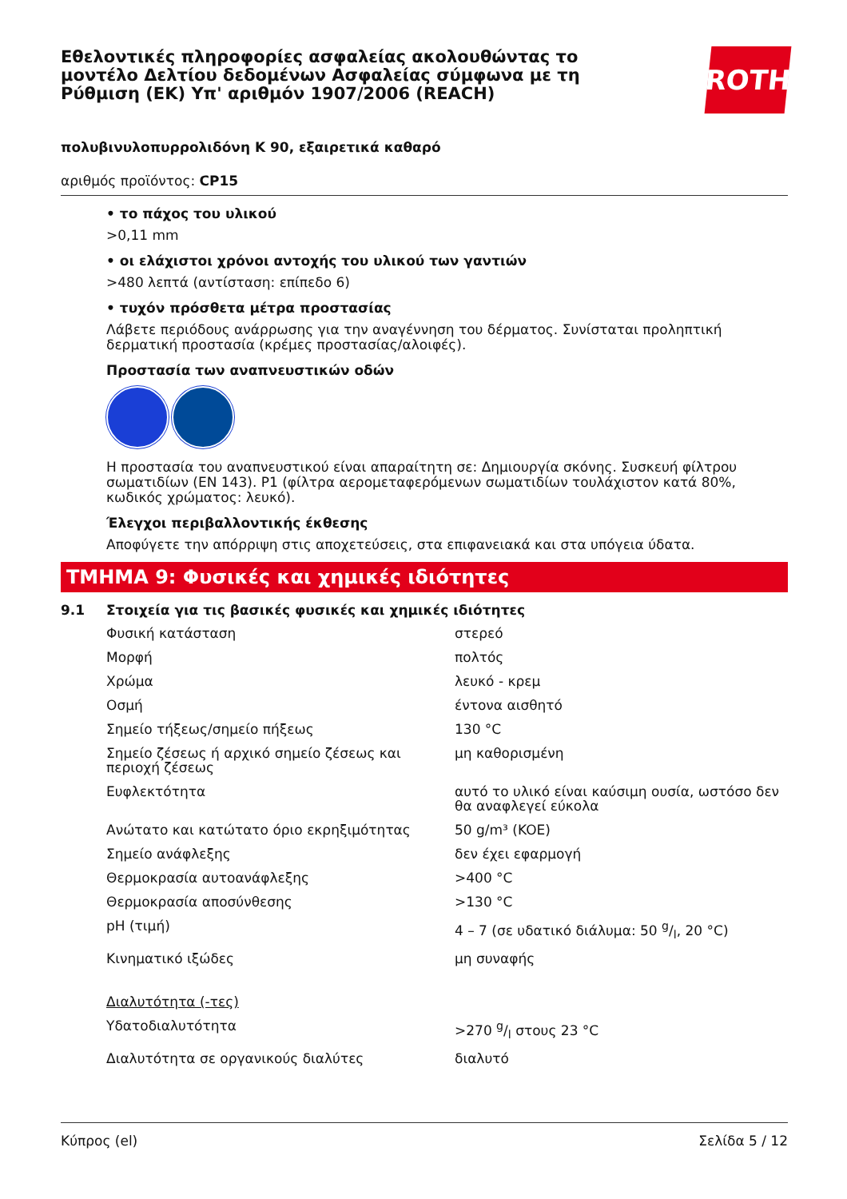Εθελοντικές πληροφορίες ασφαλείας ακολουθώντας το μοντέλο Δελτίου δεδομένων Ασφαλείας σύμφωνα με τη Ρύθμιση (ΕΚ) Υπ' αριθμόν 1907/2006 (REACH)
ROTH
πολυβινυλοπυρρολιδόνη K 90, εξαιρετικά καθαρό
αριθμός προϊόντος: CP15
• το πάχος του υλικού
>0,11 mm
• οι ελάχιστοι χρόνοι αντοχής του υλικού των γαντιών
>480 λεπτά (αντίσταση: επίπεδο 6)
• τυχόν πρόσθετα μέτρα προστασίας
Λάβετε περιόδους ανάρρωσης για την αναγέννηση του δέρματος. Συνίσταται προληπτική δερματική προστασία (κρέμες προστασίας/αλοιφές).
Προστασία των αναπνευστικών οδών
Η προστασία του αναπνευστικού είναι απαραίτητη σε: Δημιουργία σκόνης. Συσκευή φίλτρου σωματιδίων (EN 143). P1 (φίλτρα αερομεταφερόμενων σωματιδίων τουλάχιστον κατά 80%, κωδικός χρώματος: λευκό).
Έλεγχοι περιβαλλοντικής έκθεσης
Αποφύγετε την απόρριψη στις αποχετεύσεις, στα επιφανειακά και στα υπόγεια ύδατα.
ΤΜΗΜΑ 9: Φυσικές και χημικές ιδιότητες
9.1 Στοιχεία για τις βασικές φυσικές και χημικές ιδιότητες
| Φυσική κατάσταση | στερεό |
| Μορφή | πολτός |
| Χρώμα | λευκό - κρεμ |
| Οσμή | έντονα αισθητό |
| Σημείο τήξεως/σημείο πήξεως | 130 °C |
| Σημείο ζέσεως ή αρχικό σημείο ζέσεως και περιοχή ζέσεως | μη καθορισμένη |
| Ευφλεκτότητα | αυτό το υλικό είναι καύσιμη ουσία, ωστόσο δεν θα αναφλεγεί εύκολα |
| Ανώτατο και κατώτατο όριο εκρηξιμότητας | 50 g/m³ (KOE) |
| Σημείο ανάφλεξης | δεν έχει εφαρμογή |
| Θερμοκρασία αυτοανάφλεξης | >400 °C |
| Θερμοκρασία αποσύνθεσης | >130 °C |
| pH (τιμή) | 4 – 7 (σε υδατικό διάλυμα: 50 g/l, 20 °C) |
| Κινηματικό ιξώδες | μη συναφής |
| Διαλυτότητα (-τες) | |
| Υδατοδιαλυτότητα | >270 g/l στους 23 °C |
| Διαλυτότητα σε οργανικούς διαλύτες | διαλυτό |
Κύπρος (el) Σελίδα 5 / 12